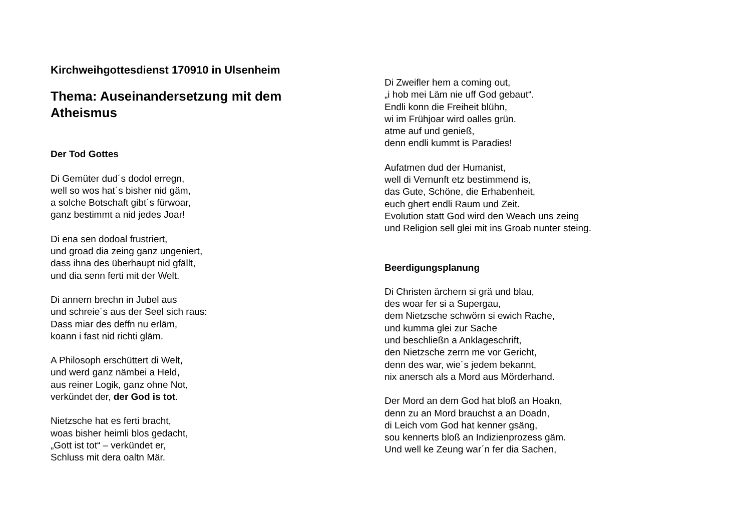Kirchweihgottesdienst 170910 in Ulsenheim
Thema: Auseinandersetzung mit dem Atheismus
Der Tod Gottes
Di Gemüter dud´s dodol erregn,
well so wos hat´s bisher nid gäm,
a solche Botschaft gibt´s fürwoar,
ganz bestimmt a nid jedes Joar!
Di ena sen dodoal frustriert,
und groad dia zeing ganz ungeniert,
dass ihna des überhaupt nid gfällt,
und dia senn ferti mit der Welt.
Di annern brechn in Jubel aus
und schreie´s aus der Seel sich raus:
Dass miar des deffn nu erläm,
koann i fast nid richti gläm.
A Philosoph erschüttert di Welt,
und werd ganz nämbei a Held,
aus reiner Logik, ganz ohne Not,
verkündet der, der God is tot.
Nietzsche hat es ferti bracht,
woas bisher heimli blos gedacht,
„Gott ist tot“ – verkündet er,
Schluss mit dera oaltn Mär.
Di Zweifler hem a coming out,
„i hob mei Läm nie uff God gebaut“.
Endli konn die Freiheit blühn,
wi im Frühjoar wird oalles grün.
atme auf und genieß,
denn endli kummt is Paradies!
Aufatmen dud der Humanist,
well di Vernunft etz bestimmend is,
das Gute, Schöne, die Erhabenheit,
euch ghert endli Raum und Zeit.
Evolution statt God wird den Weach uns zeing
und Religion sell glei mit ins Groab nunter steing.
Beerdigungsplanung
Di Christen ärchern si grä und blau,
des woar fer si a Supergau,
dem Nietzsche schwörn si ewich Rache,
und kumma glei zur Sache
und beschließn a Anklageschrift,
den Nietzsche zerrn me vor Gericht,
denn des war, wie´s jedem bekannt,
nix anersch als a Mord aus Mörderhand.
Der Mord an dem God hat bloß an Hoakn,
denn zu an Mord brauchst a an Doadn,
di Leich vom God hat kenner gsäng,
sou kennerts bloß an Indizienprozess gäm.
Und well ke Zeung war´n fer dia Sachen,